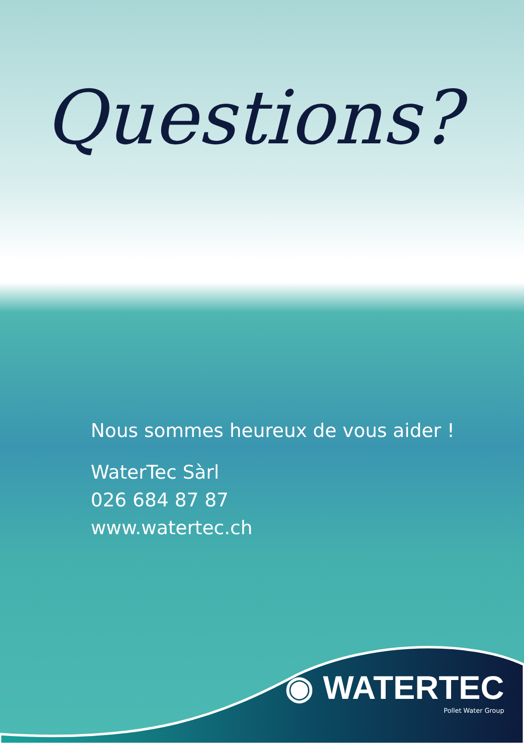Questions?
Nous sommes heureux de vous aider !
WaterTec Sàrl
026 684 87 87
www.watertec.ch
◉ WATERTEC
Pollet Water Group